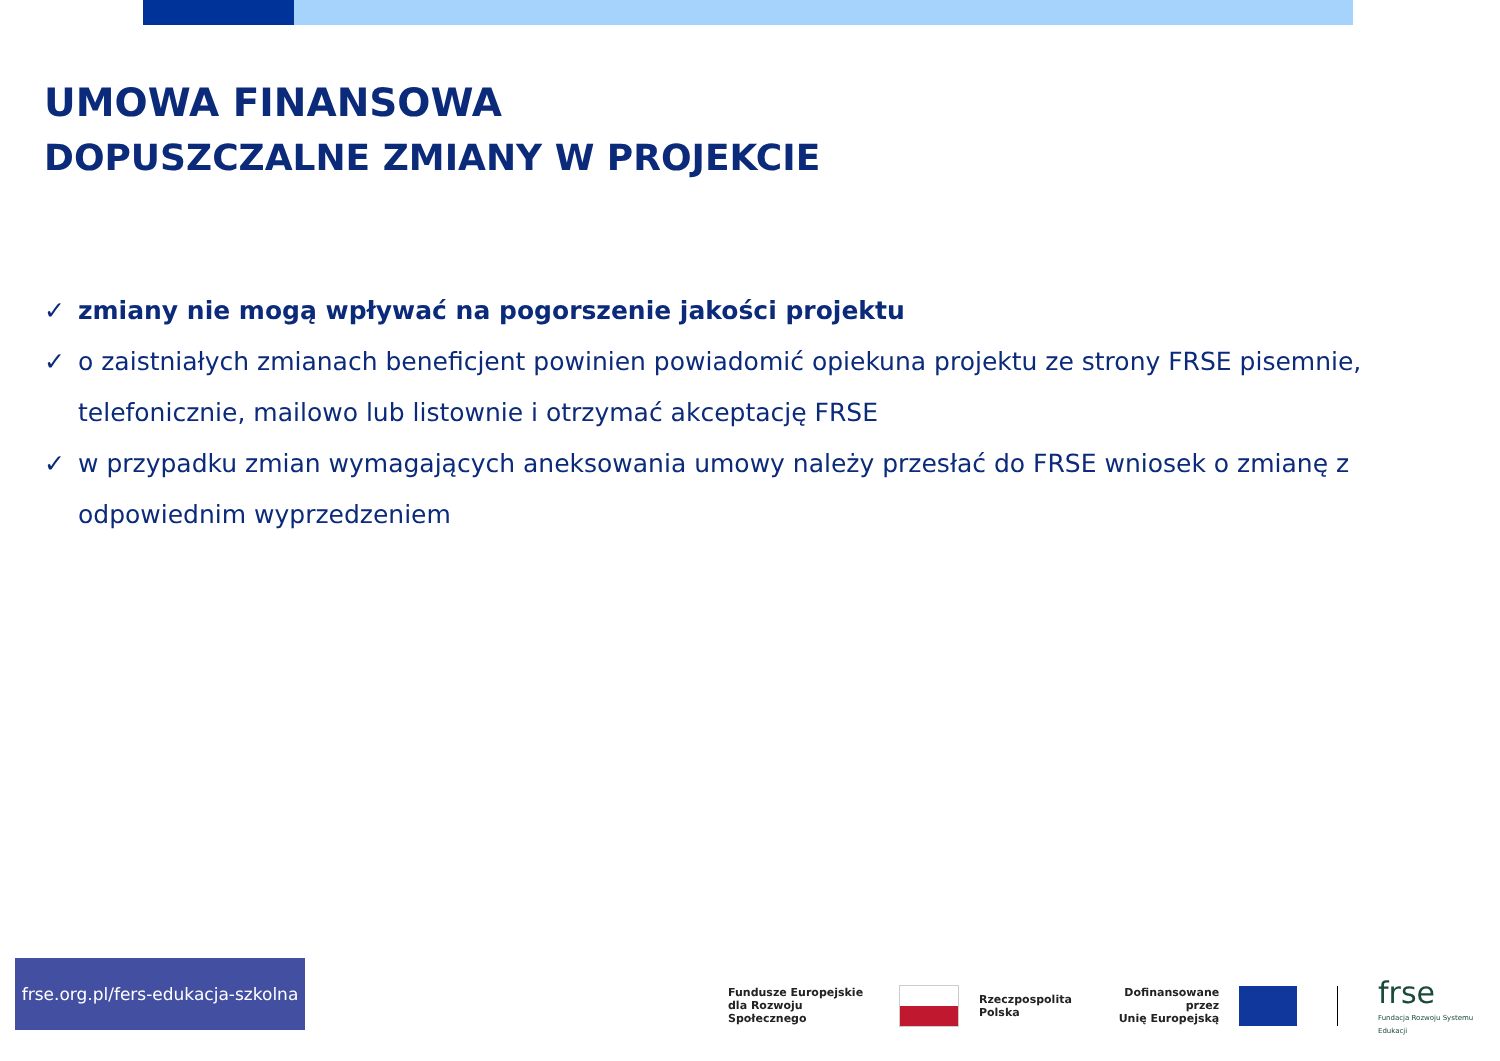UMOWA FINANSOWA
DOPUSZCZALNE ZMIANY W PROJEKCIE
✓ zmiany nie mogą wpływać na pogorszenie jakości projektu
✓ o zaistniałych zmianach beneficjent powinien powiadomić opiekuna projektu ze strony FRSE pisemnie, telefonicznie, mailowo lub listownie i otrzymać akceptację FRSE
✓ w przypadku zmian wymagających aneksowania umowy należy przesłać do FRSE wniosek o zmianę z odpowiednim wyprzedzeniem
frse.org.pl/fers-edukacja-szkolna
Fundusze Europejskie
dla Rozwoju Społecznego
Rzeczpospolita
Polska
Dofinansowane przez
Unię Europejską
frse
Fundacja Rozwoju Systemu Edukacji